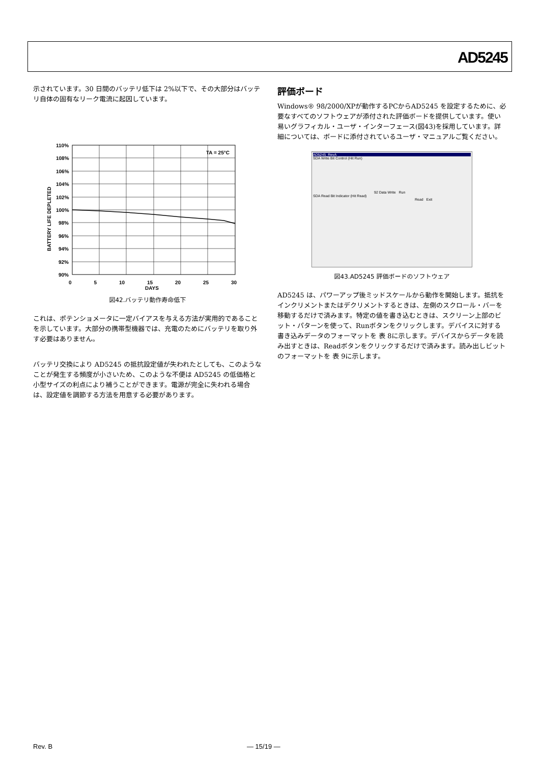AD5245
示されています。30 日間のバッテリ低下は 2%以下で、その大部分はバッテリ自体の固有なリーク電流に起因しています。
110%
108%
106%
104%
102%
100%
98%
96%
94%
92%
90%
TA = 25°C
BATTERY LIFE DEPLETED
0 5 10 15 20 25 30
DAYS
図42.バッテリ動作寿命低下
これは、ポテンショメータに一定バイアスを与える方法が実用的であることを示しています。大部分の携帯型機器では、充電のためにバッテリを取り外す必要はありません。
バッテリ交換により AD5245 の抵抗設定値が失われたとしても、このようなことが発生する頻度が小さいため、このような不便は AD5245 の低価格と小型サイズの利点により補うことができます。電源が完全に失われる場合は、設定値を調節する方法を用意する必要があります。
評価ボード
Windows® 98/2000/XPが動作するPCからAD5245 を設定するために、必要なすべてのソフトウェアが添付された評価ボードを提供しています。使い易いグラフィカル・ユーザ・インターフェース(図43)を採用しています。詳細については、ボードに添付されているユーザ・マニュアルご覧ください。
AD5245_RevA
SDA Write Bit Control (Hit Run)
92 Data Write Run
SDA Read Bit Indicator (Hit Read)
Read Exit
図43.AD5245 評価ボードのソフトウェア
AD5245 は、パワーアップ後ミッドスケールから動作を開始します。抵抗をインクリメントまたはデクリメントするときは、左側のスクロール・バーを移動するだけで済みます。特定の値を書き込むときは、スクリーン上部のビット・パターンを使って、Runボタンをクリックします。デバイスに対する書き込みデータのフォーマットを 表 8に示します。デバイスからデータを読み出すときは、Readボタンをクリックするだけで済みます。読み出しビットのフォーマットを 表 9に示します。
Rev. B ― 15/19 ―